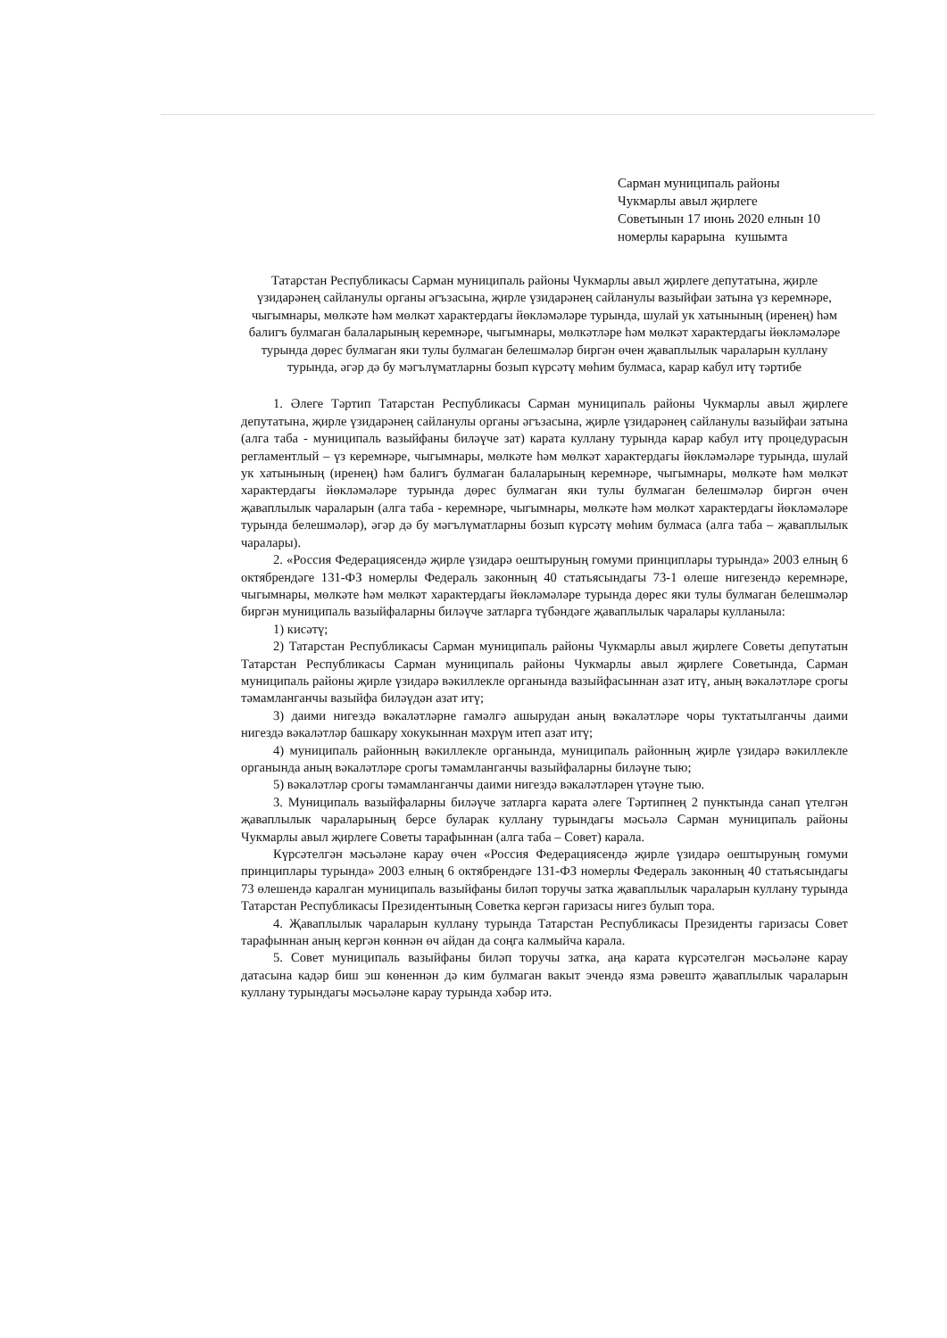Сарман муниципаль районы
Чукмарлы авыл җирлеге
Советынын 17 июнь 2020 елнын 10
номерлы карарына кушымта
Татарстан Республикасы Сарман муниципаль районы Чукмарлы авыл җирлеге депутатына, җирле үзидарәнең сайланулы органы әгъзасына, җирле үзидарәнең сайланулы вазыйфаи затына үз керемнәре, чыгымнары, мөлкәте һәм мөлкәт характердагы йөкләмәләре турында, шулай ук хатынының (иренең) һәм балигъ булмаган балаларының керемнәре, чыгымнары, мөлкәтләре һәм мөлкәт характердагы йөкләмәләре турында дөрес булмаган яки тулы булмаган белешмәләр биргән өчен җаваплылык чараларын куллану турында, әгәр дә бу мәгълүматларны бозып күрсәтү мөһим булмаса, карар кабул итү тәртибе
1. Әлеге Тәртип Татарстан Республикасы Сарман муниципаль районы Чукмарлы авыл җирлеге депутатына, җирле үзидарәнең сайланулы органы әгъзасына, җирле үзидарәнең сайланулы вазыйфаи затына (алга таба - муниципаль вазыйфаны биләүче зат) карата куллану турында карар кабул итү процедурасын регламентлый – үз керемнәре, чыгымнары, мөлкәте һәм мөлкәт характердагы йөкләмәләре турында, шулай ук хатынының (иренең) һәм балигъ булмаган балаларының керемнәре, чыгымнары, мөлкәте һәм мөлкәт характердагы йөкләмәләре турында дөрес булмаган яки тулы булмаган белешмәләр биргән өчен җаваплылык чараларын (алга таба - керемнәре, чыгымнары, мөлкәте һәм мөлкәт характердагы йөкләмәләре турында белешмәләр), әгәр дә бу мәгълүматларны бозып күрсәтү мөһим булмаса (алга таба – җаваплылык чаралары).
2. «Россия Федерациясендә җирле үзидарә оештыруның гомуми принциплары турында» 2003 елның 6 октябрендәге 131-ФЗ номерлы Федераль законның 40 статьясындагы 73-1 өлеше нигезендә керемнәре, чыгымнары, мөлкәте һәм мөлкәт характердагы йөкләмәләре турында дөрес яки тулы булмаган белешмәләр биргән муниципаль вазыйфаларны биләүче затларга түбәндәге җаваплылык чаралары кулланыла:
1) кисәтү;
2) Татарстан Республикасы Сарман муниципаль районы Чукмарлы авыл җирлеге Советы депутатын Татарстан Республикасы Сарман муниципаль районы Чукмарлы авыл җирлеге Советында, Сарман муниципаль районы җирле үзидарә вәкиллекле органында вазыйфасыннан азат итү, аның вәкаләтләре срогы тәмамланганчы вазыйфа биләүдән азат итү;
3) даими нигездә вәкаләтләрне гамәлгә ашырудан аның вәкаләтләре чоры туктатылганчы даими нигездә вәкаләтләр башкару хокукыннан мәхрүм итеп азат итү;
4) муниципаль районның вәкиллекле органында, муниципаль районның җирле үзидарә вәкиллекле органында аның вәкаләтләре срогы тәмамланганчы вазыйфаларны биләүне тыю;
5) вәкаләтләр срогы тәмамланганчы даими нигездә вәкаләтләрен үтәүне тыю.
3. Муниципаль вазыйфаларны биләүче затларга карата әлеге Тәртипнең 2 пунктында санап үтелгән җаваплылык чараларының берсе буларак куллану турындагы мәсьәлә Сарман муниципаль районы Чукмарлы авыл җирлеге Советы тарафыннан (алга таба – Совет) карала.
Күрсәтелгән мәсьәләне карау өчен «Россия Федерациясендә җирле үзидарә оештыруның гомуми принциплары турында» 2003 елның 6 октябрендәге 131-ФЗ номерлы Федераль законның 40 статьясындагы 73 өлешендә каралган муниципаль вазыйфаны биләп торучы затка җаваплылык чараларын куллану турында Татарстан Республикасы Президентының Советка кергән гаризасы нигез булып тора.
4. Җаваплылык чараларын куллану турында Татарстан Республикасы Президенты гаризасы Совет тарафыннан аның кергән көннән өч айдан да соңга калмыйча карала.
5. Совет муниципаль вазыйфаны биләп торучы затка, аңа карата күрсәтелгән мәсьәләне карау датасына кадәр биш эш көненнән дә ким булмаган вакыт эчендә язма рәвештә җаваплылык чараларын куллану турындагы мәсьәләне карау турында хәбәр итә.